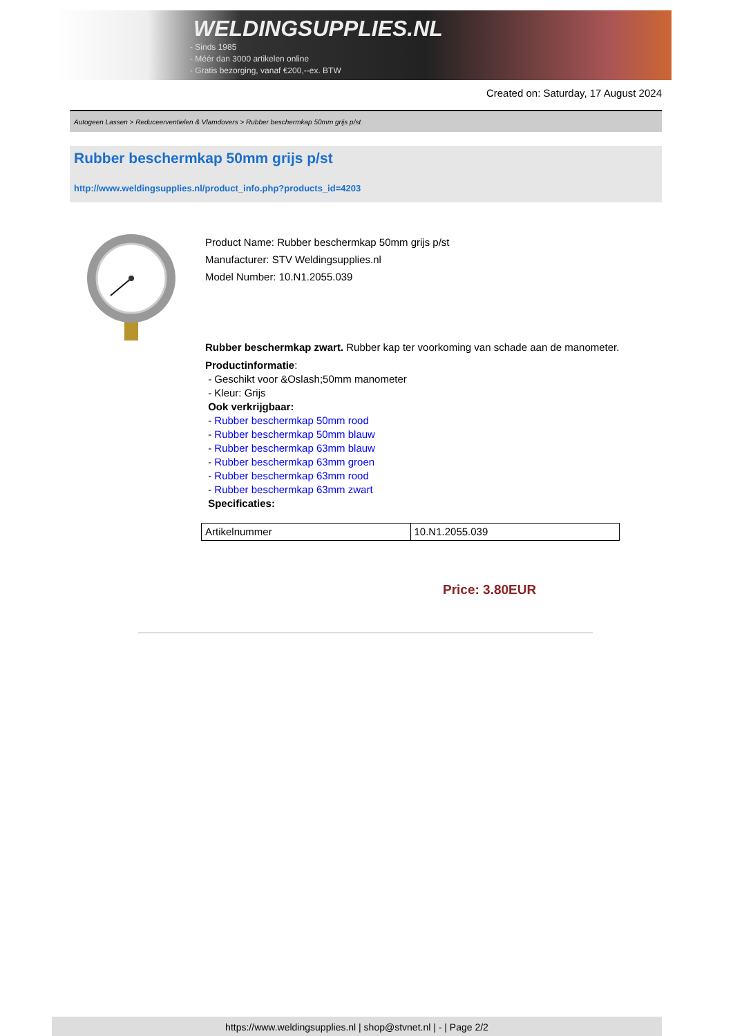WELDINGSUPPLIES.NL
- Sinds 1985
- Méér dan 3000 artikelen online
- Gratis bezorging, vanaf €200,--ex. BTW
Created on: Saturday, 17 August 2024
Autogeen Lassen > Reduceerventielen & Vlamdovers > Rubber beschermkap 50mm grijs p/st
Rubber beschermkap 50mm grijs p/st
http://www.weldingsupplies.nl/product_info.php?products_id=4203
Product Name: Rubber beschermkap 50mm grijs p/st
Manufacturer: STV Weldingsupplies.nl
Model Number: 10.N1.2055.039
Rubber beschermkap zwart. Rubber kap ter voorkoming van schade aan de manometer.
Productinformatie:
- Geschikt voor &Oslash;50mm manometer
- Kleur: Grijs
Ook verkrijgbaar:
- Rubber beschermkap 50mm rood
- Rubber beschermkap 50mm blauw
- Rubber beschermkap 63mm blauw
- Rubber beschermkap 63mm groen
- Rubber beschermkap 63mm rood
- Rubber beschermkap 63mm zwart
Specificaties:
| Artikelnummer | 10.N1.2055.039 |
Price: 3.80EUR
https://www.weldingsupplies.nl | shop@stvnet.nl | - | Page 2/2